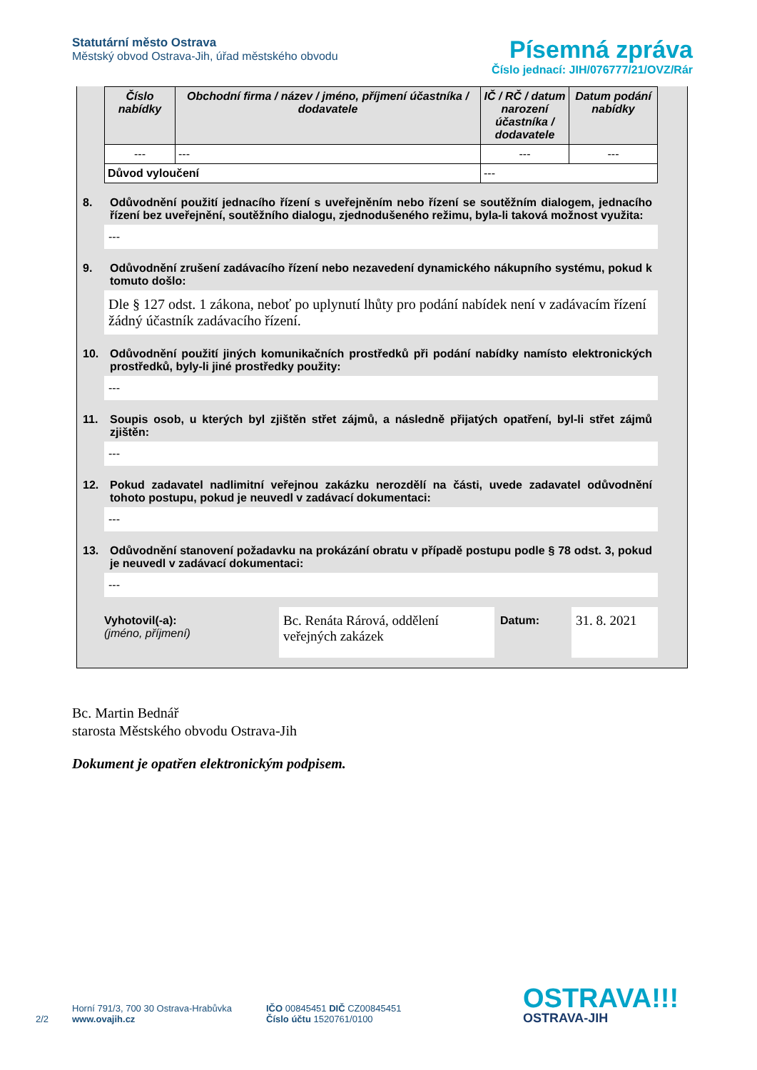Statutární město Ostrava
Městský obvod Ostrava-Jih, úřad městského obvodu
Písemná zpráva
Číslo jednací: JIH/076777/21/OVZ/Rár
| Číslo nabídky | Obchodní firma / název / jméno, příjmení účastníka / dodavatele | IČ / RČ / datum narození účastníka / dodavatele | Datum podání nabídky |
| --- | --- | --- | --- |
| --- | --- | --- | --- |
| Důvod vyloučení | | --- | |
8. Odůvodnění použití jednacího řízení s uveřejněním nebo řízení se soutěžním dialogem, jednacího řízení bez uveřejnění, soutěžního dialogu, zjednodušeného režimu, byla-li taková možnost využita:
---
9. Odůvodnění zrušení zadávacího řízení nebo nezavedení dynamického nákupního systému, pokud k tomuto došlo:
Dle § 127 odst. 1 zákona, neboť po uplynutí lhůty pro podání nabídek není v zadávacím řízení žádný účastník zadávacího řízení.
10. Odůvodnění použití jiných komunikačních prostředků při podání nabídky namísto elektronických prostředků, byly-li jiné prostředky použity:
---
11. Soupis osob, u kterých byl zjištěn střet zájmů, a následně přijatých opatření, byl-li střet zájmů zjištěn:
---
12. Pokud zadavatel nadlimitní veřejnou zakázku nerozdělí na části, uvede zadavatel odůvodnění tohoto postupu, pokud je neuvedl v zadávací dokumentaci:
---
13. Odůvodnění stanovení požadavku na prokázání obratu v případě postupu podle § 78 odst. 3, pokud je neuvedl v zadávací dokumentaci:
---
Vyhotovil(-a):
(jméno, příjmení)
Bc. Renáta Rárová, oddělení veřejných zakázek
Datum:
31. 8. 2021
Bc. Martin Bednář
starosta Městského obvodu Ostrava-Jih
Dokument je opatřen elektronickým podpisem.
2/2
Horní 791/3, 700 30 Ostrava-Hrabůvka
www.ovajih.cz
IČO 00845451 DIČ CZ00845451
Číslo účtu 1520761/0100
OSTRAVA!!!
OSTRAVA-JIH